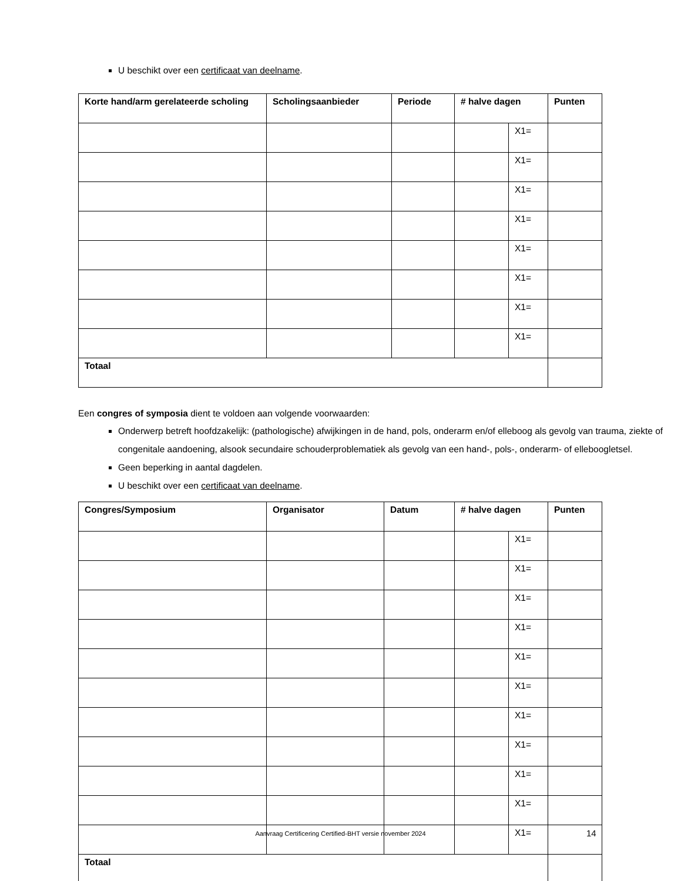U beschikt over een certificaat van deelname.
| Korte hand/arm gerelateerde scholing | Scholingsaanbieder | Periode | # halve dagen | | Punten |
| --- | --- | --- | --- | --- | --- |
| | | | | X1= | |
| | | | | X1= | |
| | | | | X1= | |
| | | | | X1= | |
| | | | | X1= | |
| | | | | X1= | |
| | | | | X1= | |
| | | | | X1= | |
| Totaal | | | | | |
Een congres of symposia dient te voldoen aan volgende voorwaarden:
Onderwerp betreft hoofdzakelijk: (pathologische) afwijkingen in de hand, pols, onderarm en/of elleboog als gevolg van trauma, ziekte of congenitale aandoening, alsook secundaire schouderproblematiek als gevolg van een hand-, pols-, onderarm- of elleboogletsel.
Geen beperking in aantal dagdelen.
U beschikt over een certificaat van deelname.
| Congres/Symposium | Organisator | Datum | # halve dagen | | Punten |
| --- | --- | --- | --- | --- | --- |
| | | | | X1= | |
| | | | | X1= | |
| | | | | X1= | |
| | | | | X1= | |
| | | | | X1= | |
| | | | | X1= | |
| | | | | X1= | |
| | | | | X1= | |
| | | | | X1= | |
| | | | | X1= | |
| | | | | X1= | |
| Totaal | | | | | |
Aanvraag Certificering Certified-BHT versie november 2024 14